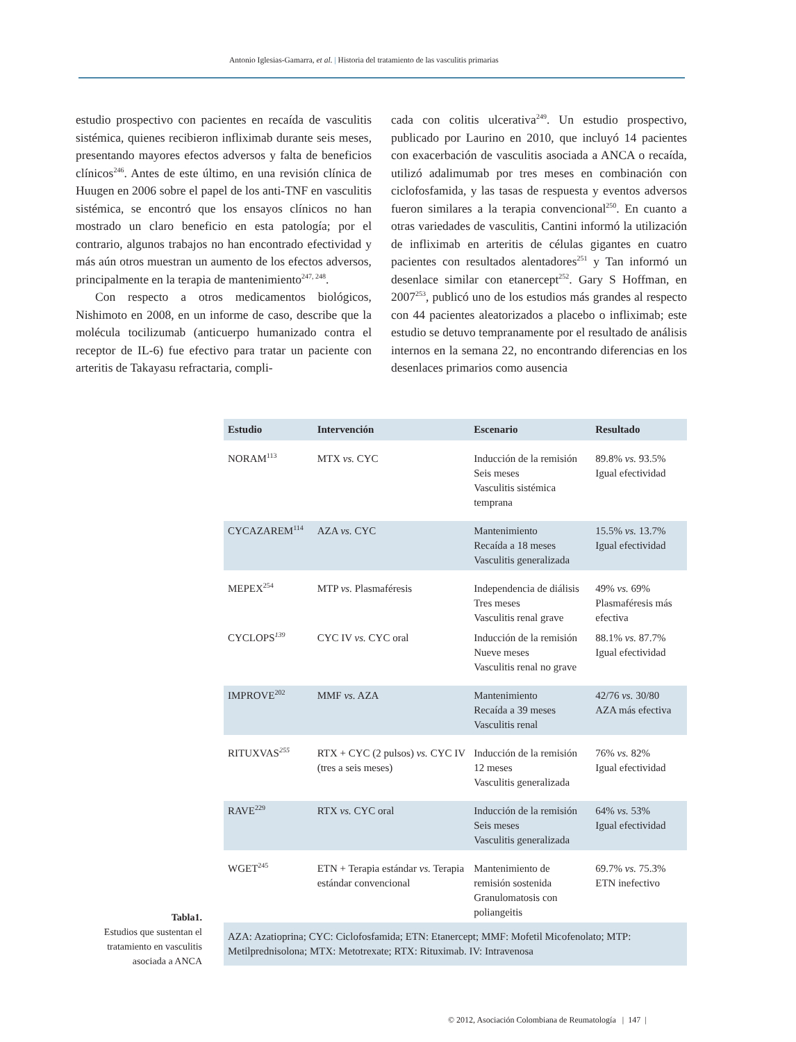Antonio Iglesias-Gamarra, et al. | Historia del tratamiento de las vasculitis primarias
estudio prospectivo con pacientes en recaída de vasculitis sistémica, quienes recibieron infliximab durante seis meses, presentando mayores efectos adversos y falta de beneficios clínicos<sup>246</sup>. Antes de este último, en una revisión clínica de Huugen en 2006 sobre el papel de los anti-TNF en vasculitis sistémica, se encontró que los ensayos clínicos no han mostrado un claro beneficio en esta patología; por el contrario, algunos trabajos no han encontrado efectividad y más aún otros muestran un aumento de los efectos adversos, principalmente en la terapia de mantenimiento<sup>247, 248</sup>.
Con respecto a otros medicamentos biológicos, Nishimoto en 2008, en un informe de caso, describe que la molécula tocilizumab (anticuerpo humanizado contra el receptor de IL-6) fue efectivo para tratar un paciente con arteritis de Takayasu refractaria, compli-
cada con colitis ulcerativa<sup>249</sup>. Un estudio prospectivo, publicado por Laurino en 2010, que incluyó 14 pacientes con exacerbación de vasculitis asociada a ANCA o recaída, utilizó adalimumab por tres meses en combinación con ciclofosfamida, y las tasas de respuesta y eventos adversos fueron similares a la terapia convencional<sup>250</sup>. En cuanto a otras variedades de vasculitis, Cantini informó la utilización de infliximab en arteritis de células gigantes en cuatro pacientes con resultados alentadores<sup>251</sup> y Tan informó un desenlace similar con etanercept<sup>252</sup>. Gary S Hoffman, en 2007<sup>253</sup>, publicó uno de los estudios más grandes al respecto con 44 pacientes aleatorizados a placebo o infliximab; este estudio se detuvo tempranamente por el resultado de análisis internos en la semana 22, no encontrando diferencias en los desenlaces primarios como ausencia
| Estudio | Intervención | Escenario | Resultado |
| --- | --- | --- | --- |
| NORAM<sup>113</sup> | MTX vs. CYC | Inducción de la remisión Seis meses Vasculitis sistémica temprana | 89.8% vs. 93.5% Igual efectividad |
| CYCAZAREM<sup>114</sup> | AZA vs. CYC | Mantenimiento Recaída a 18 meses Vasculitis generalizada | 15.5% vs. 13.7% Igual efectividad |
| MEPEX<sup>254</sup> | MTP vs. Plasmaféresis | Independencia de diálisis Tres meses Vasculitis renal grave | 49% vs. 69% Plasmaféresis más efectiva |
| CYCLOPS<sup>139</sup> | CYC IV vs. CYC oral | Inducción de la remisión Nueve meses Vasculitis renal no grave | 88.1% vs. 87.7% Igual efectividad |
| IMPROVE<sup>202</sup> | MMF vs. AZA | Mantenimiento Recaída a 39 meses Vasculitis renal | 42/76 vs. 30/80 AZA más efectiva |
| RITUXVAS<sup>255</sup> | RTX + CYC (2 pulsos) vs. CYC IV (tres a seis meses) | Inducción de la remisión 12 meses Vasculitis generalizada | 76% vs. 82% Igual efectividad |
| RAVE<sup>229</sup> | RTX vs. CYC oral | Inducción de la remisión Seis meses Vasculitis generalizada | 64% vs. 53% Igual efectividad |
| WGET<sup>245</sup> | ETN + Terapia estándar vs. Terapia estándar convencional | Mantenimiento de remisión sostenida Granulomatosis con poliangeitis | 69.7% vs. 75.3% ETN inefectivo |
| AZA: Azatioprina; CYC: Ciclofosfamida; ETN: Etanercept; MMF: Mofetil Micofenolato; MTP: Metilprednisolona; MTX: Metotrexate; RTX: Rituximab. IV: Intravenosa | | | |
Tabla1.
Estudios que sustentan el tratamiento en vasculitis asociada a ANCA
© 2012, Asociación Colombiana de Reumatología | 147 |